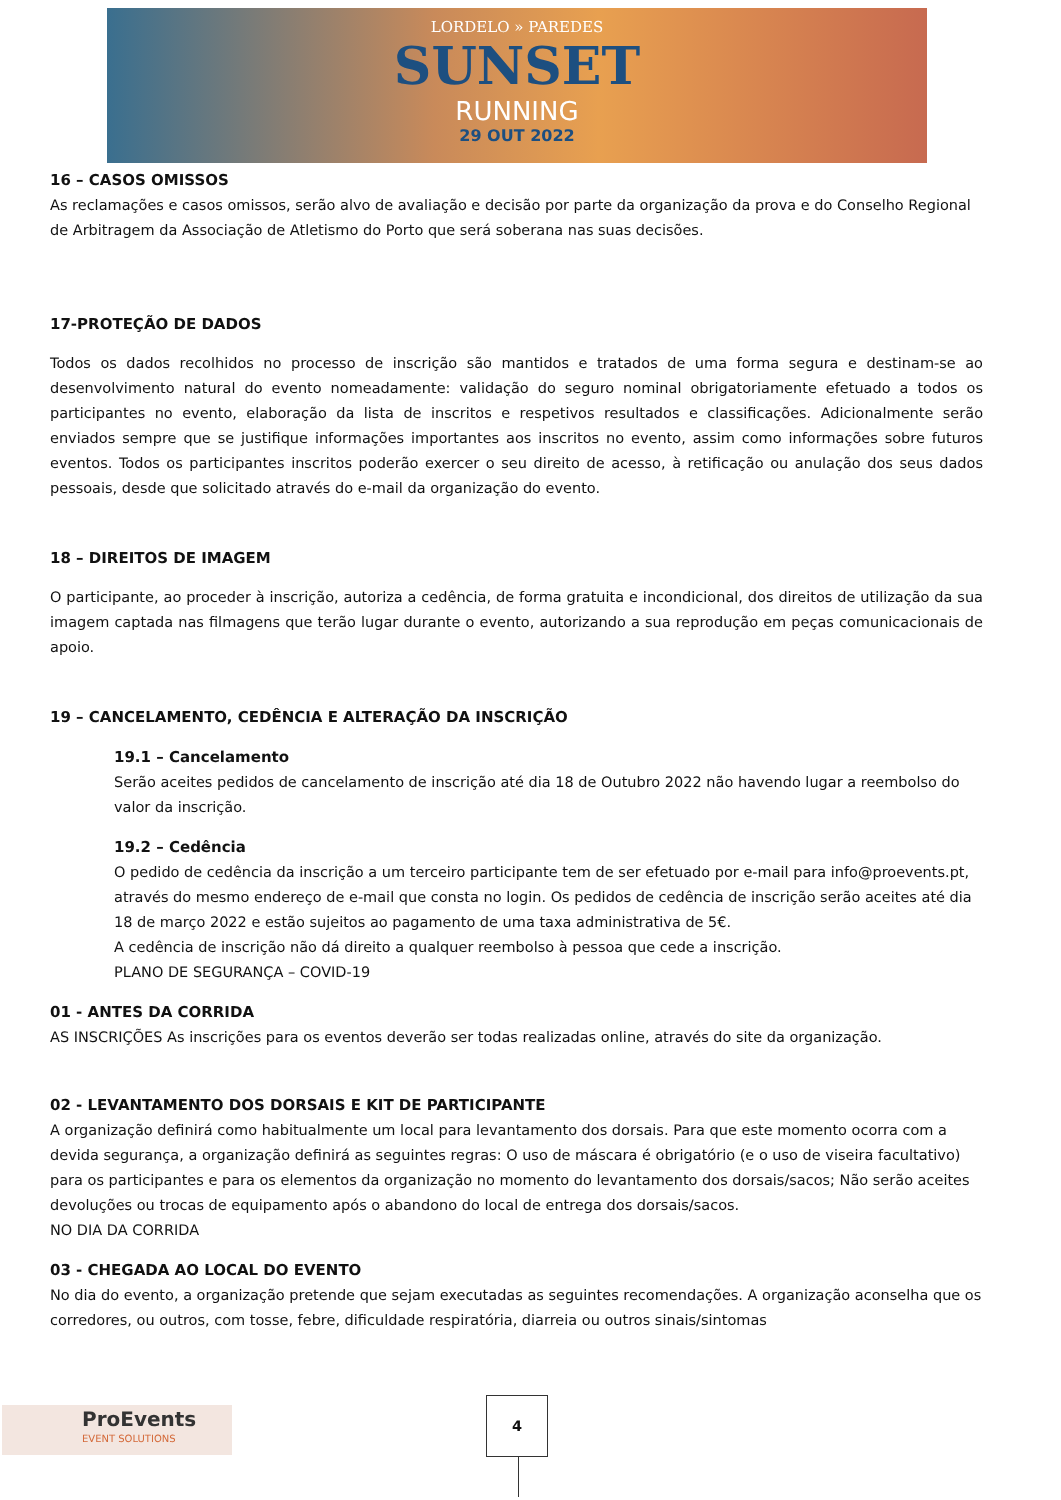LORDELO » PAREDES
SUNSET
RUNNING
29 OUT 2022
16 – CASOS OMISSOS
As reclamações e casos omissos, serão alvo de avaliação e decisão por parte da organização da prova e do Conselho Regional de Arbitragem da Associação de Atletismo do Porto que será soberana nas suas decisões.
17-PROTEÇÃO DE DADOS
Todos os dados recolhidos no processo de inscrição são mantidos e tratados de uma forma segura e destinam-se ao desenvolvimento natural do evento nomeadamente: validação do seguro nominal obrigatoriamente efetuado a todos os participantes no evento, elaboração da lista de inscritos e respetivos resultados e classificações. Adicionalmente serão enviados sempre que se justifique informações importantes aos inscritos no evento, assim como informações sobre futuros eventos. Todos os participantes inscritos poderão exercer o seu direito de acesso, à retificação ou anulação dos seus dados pessoais, desde que solicitado através do e-mail da organização do evento.
18 – DIREITOS DE IMAGEM
O participante, ao proceder à inscrição, autoriza a cedência, de forma gratuita e incondicional, dos direitos de utilização da sua imagem captada nas filmagens que terão lugar durante o evento, autorizando a sua reprodução em peças comunicacionais de apoio.
19 – CANCELAMENTO, CEDÊNCIA E ALTERAÇÃO DA INSCRIÇÃO
19.1 – Cancelamento
Serão aceites pedidos de cancelamento de inscrição até dia 18 de Outubro 2022 não havendo lugar a reembolso do valor da inscrição.
19.2 – Cedência
O pedido de cedência da inscrição a um terceiro participante tem de ser efetuado por e-mail para info@proevents.pt, através do mesmo endereço de e-mail que consta no login. Os pedidos de cedência de inscrição serão aceites até dia 18 de março 2022 e estão sujeitos ao pagamento de uma taxa administrativa de 5€.
A cedência de inscrição não dá direito a qualquer reembolso à pessoa que cede a inscrição.
PLANO DE SEGURANÇA – COVID-19
01 - ANTES DA CORRIDA
AS INSCRIÇÕES As inscrições para os eventos deverão ser todas realizadas online, através do site da organização.
02 - LEVANTAMENTO DOS DORSAIS E KIT DE PARTICIPANTE
A organização definirá como habitualmente um local para levantamento dos dorsais. Para que este momento ocorra com a devida segurança, a organização definirá as seguintes regras: O uso de máscara é obrigatório (e o uso de viseira facultativo) para os participantes e para os elementos da organização no momento do levantamento dos dorsais/sacos; Não serão aceites devoluções ou trocas de equipamento após o abandono do local de entrega dos dorsais/sacos.
NO DIA DA CORRIDA
03 - CHEGADA AO LOCAL DO EVENTO
No dia do evento, a organização pretende que sejam executadas as seguintes recomendações. A organização aconselha que os corredores, ou outros, com tosse, febre, dificuldade respiratória, diarreia ou outros sinais/sintomas
ProEvents
EVENT SOLUTIONS
4